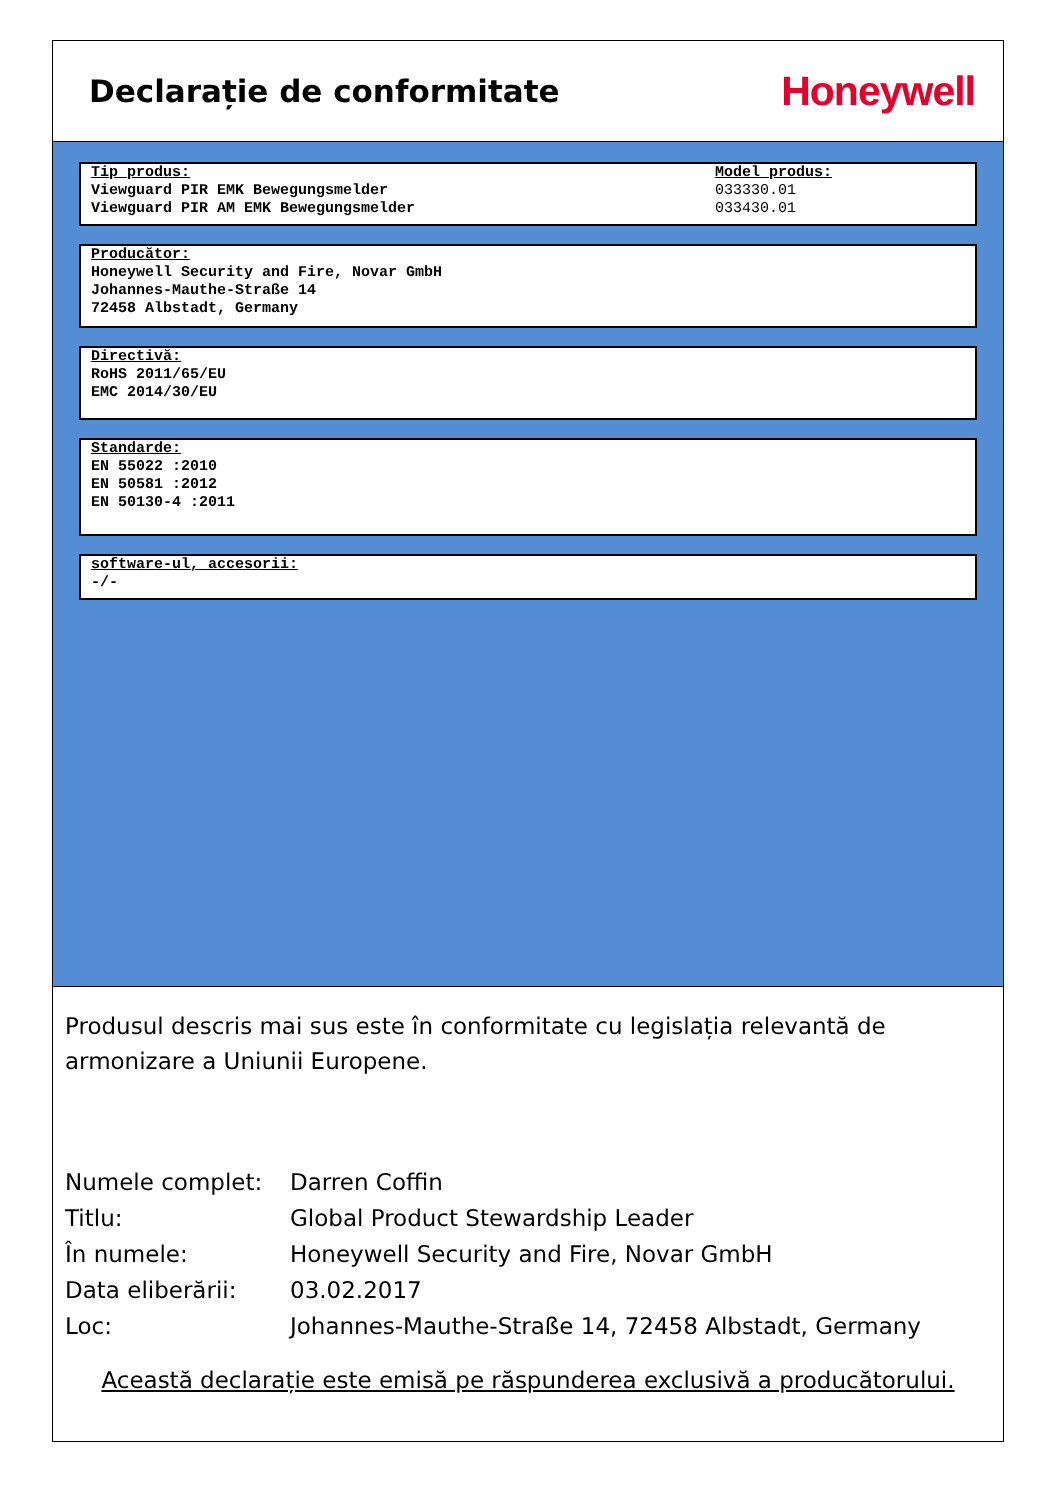Declarație de conformitate
Honeywell
Tip produs:
Viewguard PIR EMK Bewegungsmelder
Viewguard PIR AM EMK Bewegungsmelder
Model produs:
033330.01
033430.01
Producător:
Honeywell Security and Fire, Novar GmbH
Johannes-Mauthe-Straße 14
72458 Albstadt, Germany
Directivă:
RoHS 2011/65/EU
EMC 2014/30/EU
Standarde:
EN 55022 :2010
EN 50581 :2012
EN 50130-4 :2011
software-ul, accesorii:
-/-
Produsul descris mai sus este în conformitate cu legislația relevantă de armonizare a Uniunii Europene.
Numele complet: Darren Coffin
Titlu: Global Product Stewardship Leader
În numele: Honeywell Security and Fire, Novar GmbH
Data eliberării: 03.02.2017
Loc: Johannes-Mauthe-Straße 14, 72458 Albstadt, Germany
Această declarație este emisă pe răspunderea exclusivă a producătorului.